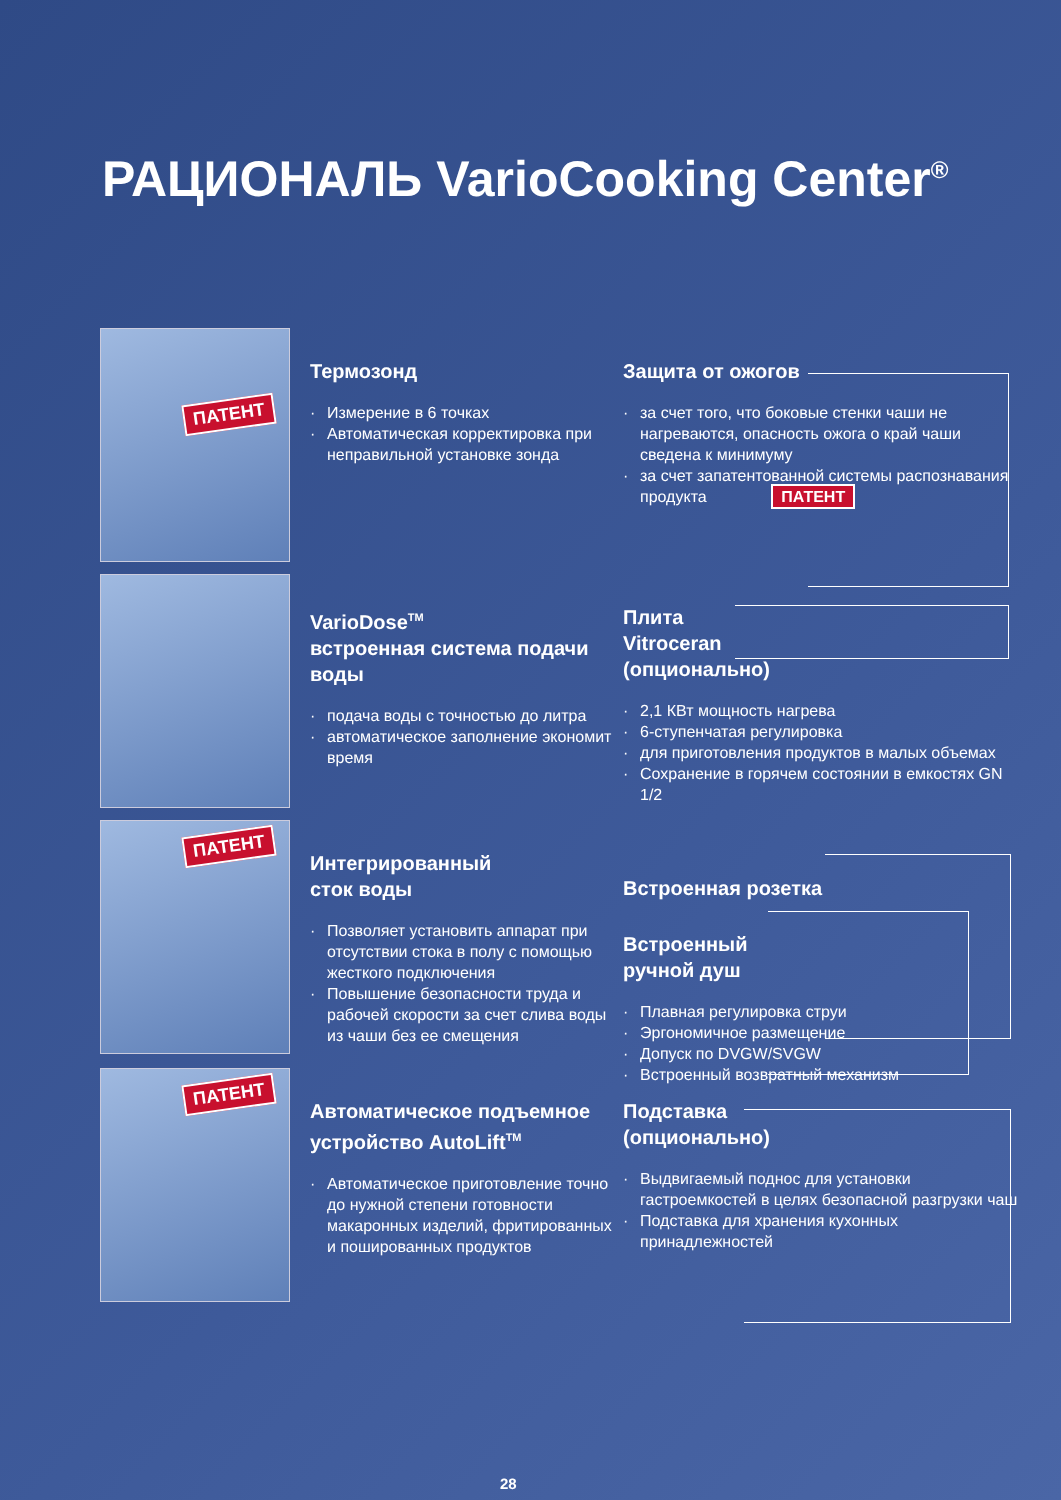РАЦИОНАЛЬ VarioCooking Center<sup>®</sup>
ПАТЕНТ
Термозонд
· Измерение в 6 точках
· Автоматическая корректировка при неправильной установке зонда
Защита от ожогов
· за счет того, что боковые стенки чаши не нагреваются, опасность ожога о край чаши сведена к минимуму
· за счет запатентованной системы распознавания продукта ПАТЕНТ
VarioDose<sup>TM</sup>
встроенная система подачи воды
· подача воды с точностью до литра
· автоматическое заполнение экономит время
Плита
Vitroceran
(опционально)
· 2,1 КВт мощность нагрева
· 6-ступенчатая регулировка
· для приготовления продуктов в малых объемах
· Сохранение в горячем состоянии в емкостях GN 1/2
ПАТЕНТ
Интегрированный
сток воды
· Позволяет установить аппарат при отсутствии стока в полу с помощью жесткого подключения
· Повышение безопасности труда и рабочей скорости за счет слива воды из чаши без ее смещения
Встроенная розетка
Встроенный
ручной душ
· Плавная регулировка струи
· Эргономичное размещение
· Допуск по DVGW/SVGW
· Встроенный возвратный механизм
ПАТЕНТ
Автоматическое подъемное устройство AutoLift<sup>TM</sup>
· Автоматическое приготовление точно до нужной степени готовности макаронных изделий, фритированных и пошированных продуктов
Подставка
(опционально)
· Выдвигаемый поднос для установки гастроемкостей в целях безопасной разгрузки чаш
· Подставка для хранения кухонных принадлежностей
28